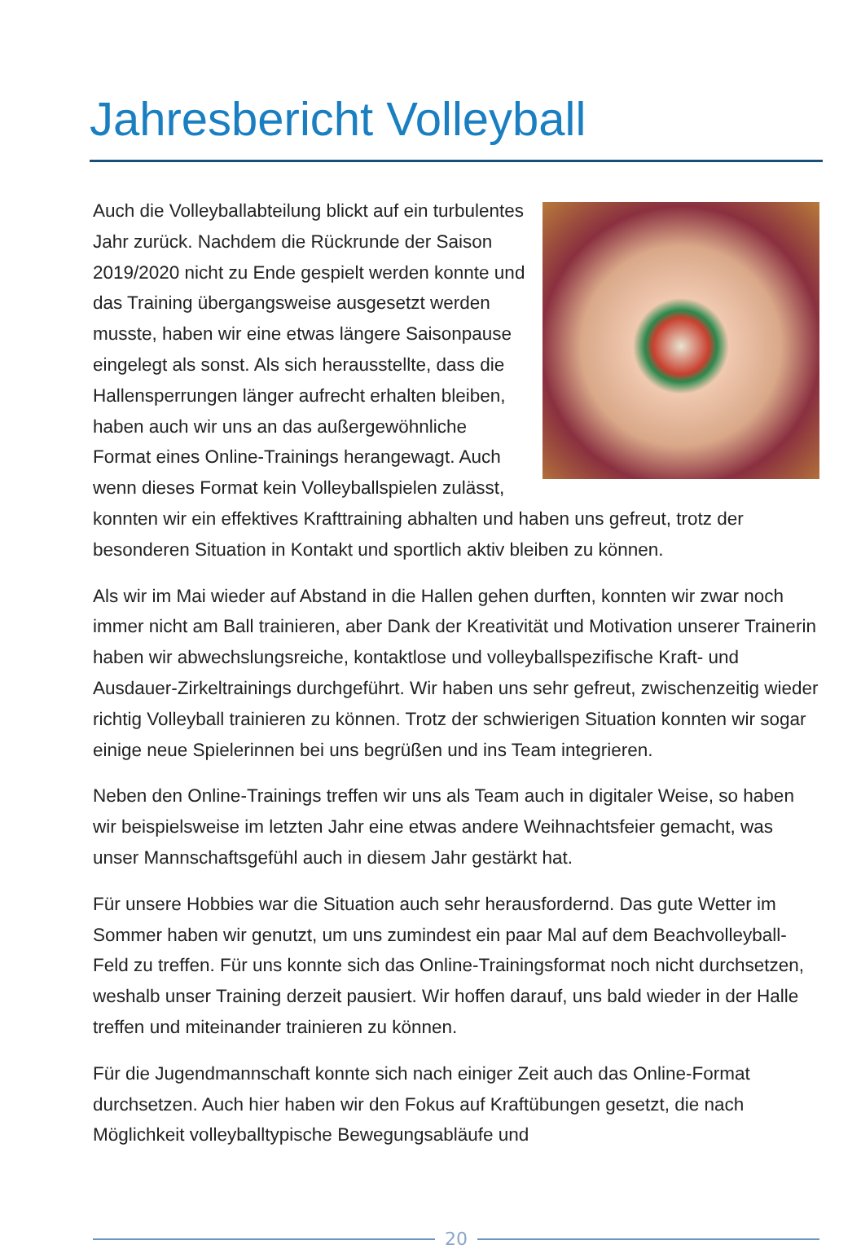Jahresbericht Volleyball
Auch die Volleyballabteilung blickt auf ein tur­bulentes Jahr zurück. Nachdem die Rückrunde der Saison 2019/2020 nicht zu Ende gespielt werden konnte und das Training übergangs­weise ausgesetzt werden musste, haben wir eine etwas längere Saisonpause eingelegt als sonst. Als sich herausstellte, dass die Hallen­sperrungen länger aufrecht erhalten bleiben, haben auch wir uns an das außergewöhnliche Format eines Online-Trainings herangewagt. Auch wenn dieses Format kein Volleyballspielen zulässt, konnten wir ein effek­tives Krafttraining abhalten und haben uns gefreut, trotz der besonderen Situa­tion in Kontakt und sportlich aktiv bleiben zu können.
Als wir im Mai wieder auf Abstand in die Hallen gehen durften, konnten wir zwar noch immer nicht am Ball trainieren, aber Dank der Kreativität und Mo­tivation unserer Trainerin haben wir abwechslungsreiche, kontaktlose und volleyballspezifische Kraft- und Ausdauer-Zirkeltrainings durchgeführt. Wir haben uns sehr gefreut, zwischenzeitig wieder richtig Volleyball trainieren zu können. Trotz der schwierigen Situation konnten wir sogar einige neue Spie­lerinnen bei uns begrüßen und ins Team integrieren.
Neben den Online-Trainings treffen wir uns als Team auch in digitaler Weise, so haben wir beispielsweise im letzten Jahr eine etwas andere Weihnachtsfeier ge­macht, was unser Mannschaftsgefühl auch in diesem Jahr gestärkt hat.
Für unsere Hobbies war die Situation auch sehr herausfordernd. Das gute Wetter im Sommer haben wir genutzt, um uns zumindest ein paar Mal auf dem Beach­volleyball-Feld zu treffen. Für uns konnte sich das Online-Trainingsformat noch nicht durchsetzen, weshalb unser Training derzeit pausiert. Wir hoffen darauf, uns bald wieder in der Halle treffen und miteinander trainieren zu können.
Für die Jugendmannschaft konnte sich nach einiger Zeit auch das Online-For­mat durchsetzen. Auch hier haben wir den Fokus auf Kraftübungen gesetzt, die nach Möglichkeit volleyballtypische Bewegungsabläufe und
20